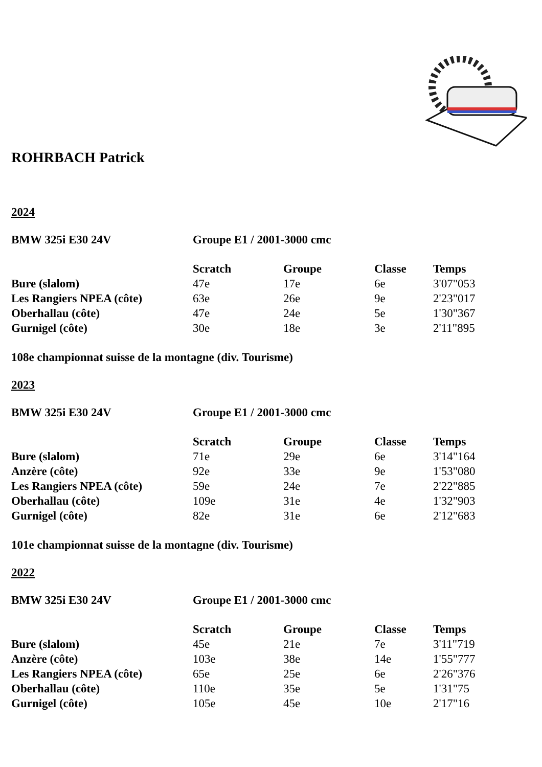ROHRBACH Patrick
2024
| BMW 325i E30 24V | Groupe E1 / 2001-3000 cmc |
| | Scratch | Groupe | Classe | Temps |
| --- | --- | --- | --- | --- |
| Bure (slalom) | 47e | 17e | 6e | 3'07"053 |
| Les Rangiers NPEA (côte) | 63e | 26e | 9e | 2'23"017 |
| Oberhallau (côte) | 47e | 24e | 5e | 1'30"367 |
| Gurnigel (côte) | 30e | 18e | 3e | 2'11"895 |
108e championnat suisse de la montagne (div. Tourisme)
2023
| BMW 325i E30 24V | Groupe E1 / 2001-3000 cmc |
| | Scratch | Groupe | Classe | Temps |
| --- | --- | --- | --- | --- |
| Bure (slalom) | 71e | 29e | 6e | 3'14"164 |
| Anzère (côte) | 92e | 33e | 9e | 1'53"080 |
| Les Rangiers NPEA (côte) | 59e | 24e | 7e | 2'22"885 |
| Oberhallau (côte) | 109e | 31e | 4e | 1'32"903 |
| Gurnigel (côte) | 82e | 31e | 6e | 2'12"683 |
101e championnat suisse de la montagne (div. Tourisme)
2022
| BMW 325i E30 24V | Groupe E1 / 2001-3000 cmc |
| | Scratch | Groupe | Classe | Temps |
| --- | --- | --- | --- | --- |
| Bure (slalom) | 45e | 21e | 7e | 3'11"719 |
| Anzère (côte) | 103e | 38e | 14e | 1'55"777 |
| Les Rangiers NPEA (côte) | 65e | 25e | 6e | 2'26"376 |
| Oberhallau (côte) | 110e | 35e | 5e | 1'31"75 |
| Gurnigel (côte) | 105e | 45e | 10e | 2'17"16 |